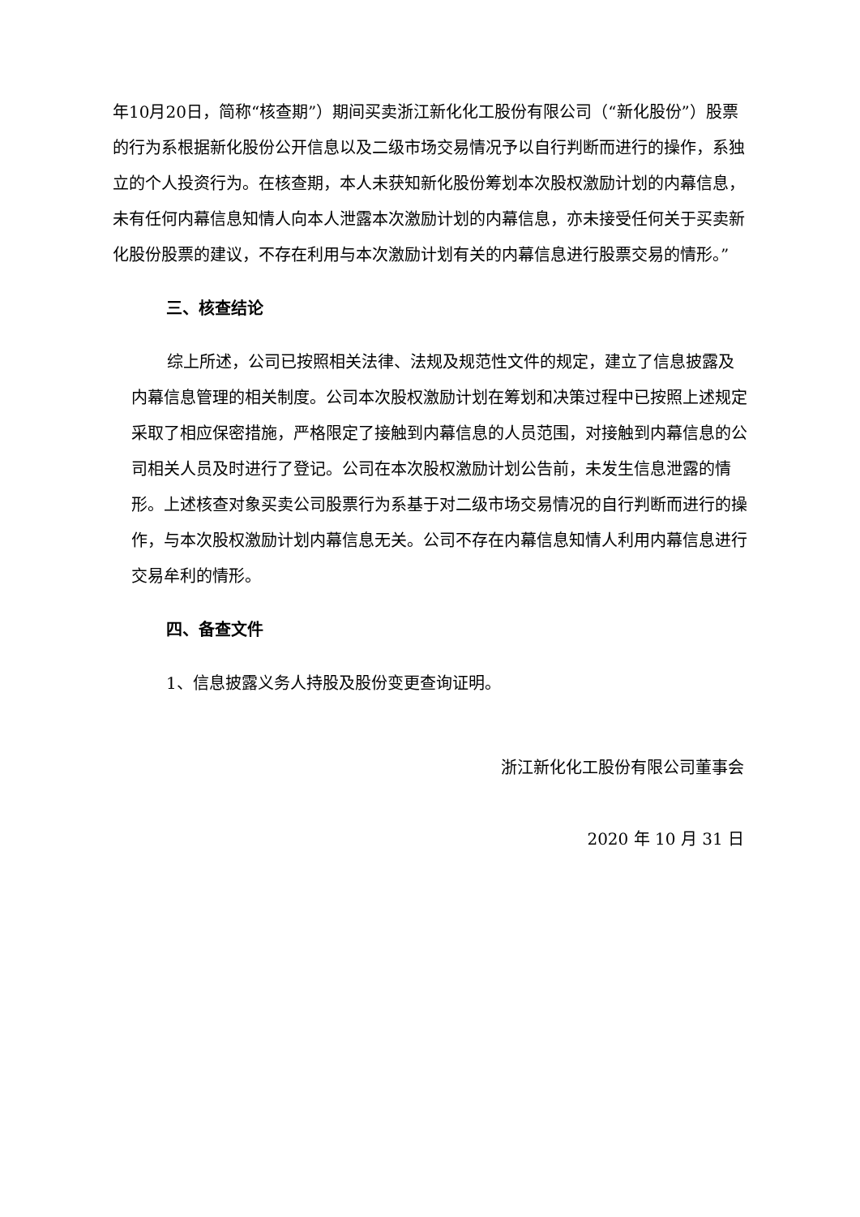年10月20日，简称“核查期”）期间买卖浙江新化化工股份有限公司（“新化股份”）股票的行为系根据新化股份公开信息以及二级市场交易情况予以自行判断而进行的操作，系独立的个人投资行为。在核查期，本人未获知新化股份筹划本次股权激励计划的内幕信息，未有任何内幕信息知情人向本人泄露本次激励计划的内幕信息，亦未接受任何关于买卖新化股份股票的建议，不存在利用与本次激励计划有关的内幕信息进行股票交易的情形。”
三、核查结论
综上所述，公司已按照相关法律、法规及规范性文件的规定，建立了信息披露及内幕信息管理的相关制度。公司本次股权激励计划在筹划和决策过程中已按照上述规定采取了相应保密措施，严格限定了接触到内幕信息的人员范围，对接触到内幕信息的公司相关人员及时进行了登记。公司在本次股权激励计划公告前，未发生信息泄露的情形。上述核查对象买卖公司股票行为系基于对二级市场交易情况的自行判断而进行的操作，与本次股权激励计划内幕信息无关。公司不存在内幕信息知情人利用内幕信息进行交易牟利的情形。
四、备查文件
1、信息披露义务人持股及股份变更查询证明。
浙江新化化工股份有限公司董事会
2020 年 10 月 31 日